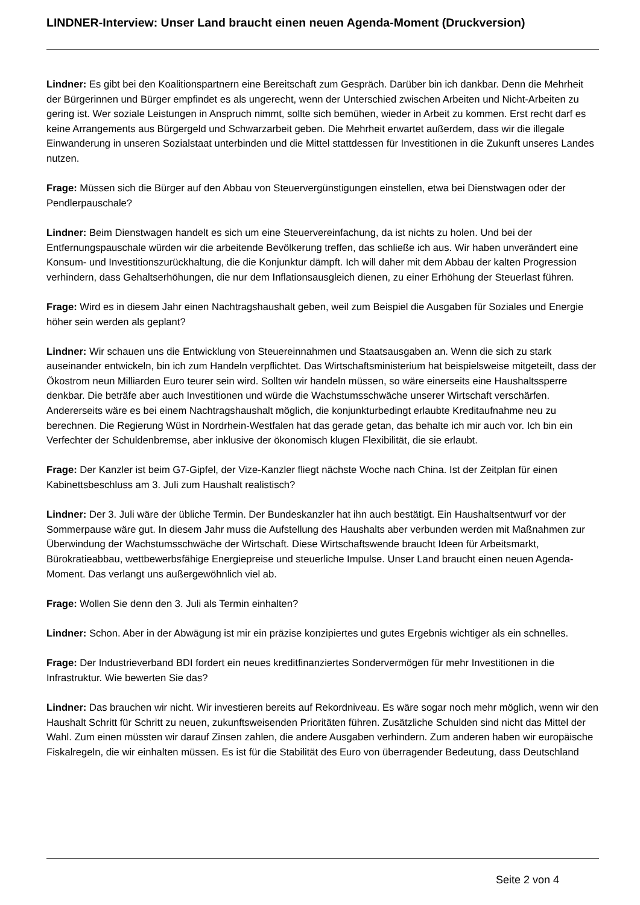LINDNER-Interview: Unser Land braucht einen neuen Agenda-Moment (Druckversion)
Lindner: Es gibt bei den Koalitionspartnern eine Bereitschaft zum Gespräch. Darüber bin ich dankbar. Denn die Mehrheit der Bürgerinnen und Bürger empfindet es als ungerecht, wenn der Unterschied zwischen Arbeiten und Nicht-Arbeiten zu gering ist. Wer soziale Leistungen in Anspruch nimmt, sollte sich bemühen, wieder in Arbeit zu kommen. Erst recht darf es keine Arrangements aus Bürgergeld und Schwarzarbeit geben. Die Mehrheit erwartet außerdem, dass wir die illegale Einwanderung in unseren Sozialstaat unterbinden und die Mittel stattdessen für Investitionen in die Zukunft unseres Landes nutzen.
Frage: Müssen sich die Bürger auf den Abbau von Steuervergünstigungen einstellen, etwa bei Dienstwagen oder der Pendlerpauschale?
Lindner: Beim Dienstwagen handelt es sich um eine Steuervereinfachung, da ist nichts zu holen. Und bei der Entfernungspauschale würden wir die arbeitende Bevölkerung treffen, das schließe ich aus. Wir haben unverändert eine Konsum- und Investitionszurückhaltung, die die Konjunktur dämpft. Ich will daher mit dem Abbau der kalten Progression verhindern, dass Gehaltserhöhungen, die nur dem Inflationsausgleich dienen, zu einer Erhöhung der Steuerlast führen.
Frage: Wird es in diesem Jahr einen Nachtragshaushalt geben, weil zum Beispiel die Ausgaben für Soziales und Energie höher sein werden als geplant?
Lindner: Wir schauen uns die Entwicklung von Steuereinnahmen und Staatsausgaben an. Wenn die sich zu stark auseinander entwickeln, bin ich zum Handeln verpflichtet. Das Wirtschaftsministerium hat beispielsweise mitgeteilt, dass der Ökostrom neun Milliarden Euro teurer sein wird. Sollten wir handeln müssen, so wäre einerseits eine Haushaltssperre denkbar. Die beträfe aber auch Investitionen und würde die Wachstumsschwäche unserer Wirtschaft verschärfen. Andererseits wäre es bei einem Nachtragshaushalt möglich, die konjunkturbedingt erlaubte Kreditaufnahme neu zu berechnen. Die Regierung Wüst in Nordrhein-Westfalen hat das gerade getan, das behalte ich mir auch vor. Ich bin ein Verfechter der Schuldenbremse, aber inklusive der ökonomisch klugen Flexibilität, die sie erlaubt.
Frage: Der Kanzler ist beim G7-Gipfel, der Vize-Kanzler fliegt nächste Woche nach China. Ist der Zeitplan für einen Kabinettsbeschluss am 3. Juli zum Haushalt realistisch?
Lindner: Der 3. Juli wäre der übliche Termin. Der Bundeskanzler hat ihn auch bestätigt. Ein Haushaltsentwurf vor der Sommerpause wäre gut. In diesem Jahr muss die Aufstellung des Haushalts aber verbunden werden mit Maßnahmen zur Überwindung der Wachstumsschwäche der Wirtschaft. Diese Wirtschaftswende braucht Ideen für Arbeitsmarkt, Bürokratieabbau, wettbewerbsfähige Energiepreise und steuerliche Impulse. Unser Land braucht einen neuen Agenda-Moment. Das verlangt uns außergewöhnlich viel ab.
Frage: Wollen Sie denn den 3. Juli als Termin einhalten?
Lindner: Schon. Aber in der Abwägung ist mir ein präzise konzipiertes und gutes Ergebnis wichtiger als ein schnelles.
Frage: Der Industrieverband BDI fordert ein neues kreditfinanziertes Sondervermögen für mehr Investitionen in die Infrastruktur. Wie bewerten Sie das?
Lindner: Das brauchen wir nicht. Wir investieren bereits auf Rekordniveau. Es wäre sogar noch mehr möglich, wenn wir den Haushalt Schritt für Schritt zu neuen, zukunftsweisenden Prioritäten führen. Zusätzliche Schulden sind nicht das Mittel der Wahl. Zum einen müssten wir darauf Zinsen zahlen, die andere Ausgaben verhindern. Zum anderen haben wir europäische Fiskalregeln, die wir einhalten müssen. Es ist für die Stabilität des Euro von überragender Bedeutung, dass Deutschland
Seite 2 von 4